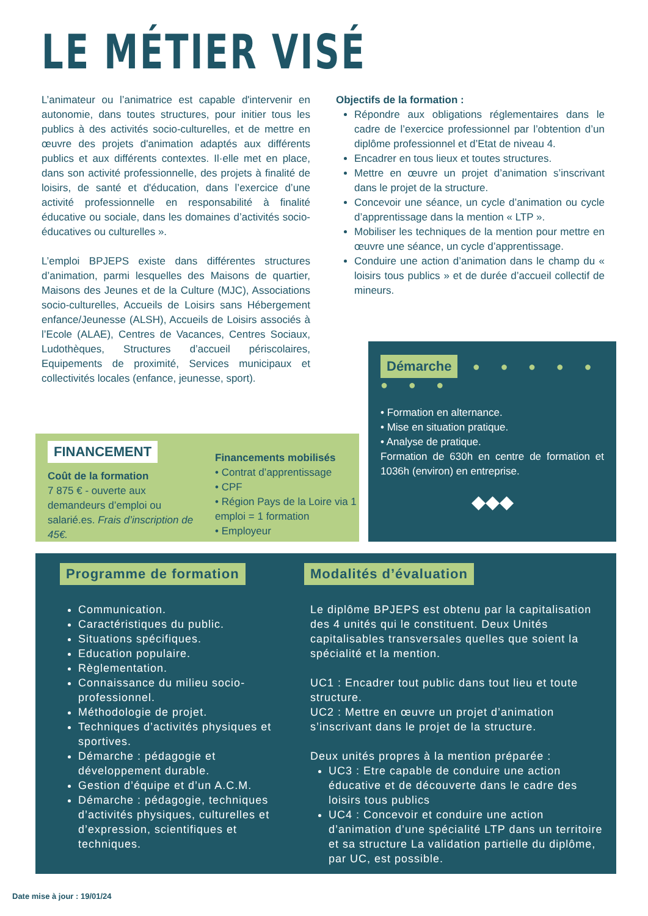LE MÉTIER VISÉ
L’animateur ou l’animatrice est capable d'intervenir en autonomie, dans toutes structures, pour initier tous les publics à des activités socio-culturelles, et de mettre en œuvre des projets d'animation adaptés aux différents publics et aux différents contextes. Il·elle met en place, dans son activité professionnelle, des projets à finalité de loisirs, de santé et d'éducation, dans l’exercice d’une activité professionnelle en responsabilité à finalité éducative ou sociale, dans les domaines d’activités socio-éducatives ou culturelles ».
L’emploi BPJEPS existe dans différentes structures d’animation, parmi lesquelles des Maisons de quartier, Maisons des Jeunes et de la Culture (MJC), Associations socio-culturelles, Accueils de Loisirs sans Hébergement enfance/Jeunesse (ALSH), Accueils de Loisirs associés à l’Ecole (ALAE), Centres de Vacances, Centres Sociaux, Ludothèques, Structures d’accueil périscolaires, Equipements de proximité, Services municipaux et collectivités locales (enfance, jeunesse, sport).
Objectifs de la formation :
Répondre aux obligations réglementaires dans le cadre de l’exercice professionnel par l’obtention d’un diplôme professionnel et d’Etat de niveau 4.
Encadrer en tous lieux et toutes structures.
Mettre en œuvre un projet d’animation s’inscrivant dans le projet de la structure.
Concevoir une séance, un cycle d’animation ou cycle d’apprentissage dans la mention « LTP ».
Mobiliser les techniques de la mention pour mettre en œuvre une séance, un cycle d’apprentissage.
Conduire une action d’animation dans le champ du « loisirs tous publics » et de durée d’accueil collectif de mineurs.
FINANCEMENT
Coût de la formation
7 875 € - ouverte aux demandeurs d’emploi ou salarié.es. Frais d’inscription de 45€.
Financements mobilisés
• Contrat d’apprentissage
• CPF
• Région Pays de la Loire via 1 emploi = 1 formation
• Employeur
Démarche ● ● ● ● ● ● ● ●
• Formation en alternance.
• Mise en situation pratique.
• Analyse de pratique.
Formation de 630h en centre de formation et 1036h (environ) en entreprise.
◆◆◆
Programme de formation
Communication.
Caractéristiques du public.
Situations spécifiques.
Education populaire.
Règlementation.
Connaissance du milieu socio-professionnel.
Méthodologie de projet.
Techniques d’activités physiques et sportives.
Démarche : pédagogie et développement durable.
Gestion d’équipe et d’un A.C.M.
Démarche : pédagogie, techniques d’activités physiques, culturelles et d’expression, scientifiques et techniques.
Modalités d’évaluation
Le diplôme BPJEPS est obtenu par la capitalisation des 4 unités qui le constituent. Deux Unités capitalisables transversales quelles que soient la spécialité et la mention.
UC1 : Encadrer tout public dans tout lieu et toute structure.
UC2 : Mettre en œuvre un projet d’animation s’inscrivant dans le projet de la structure.
Deux unités propres à la mention préparée :
UC3 : Etre capable de conduire une action éducative et de découverte dans le cadre des loisirs tous publics
UC4 : Concevoir et conduire une action d’animation d’une spécialité LTP dans un territoire et sa structure La validation partielle du diplôme, par UC, est possible.
Date mise à jour : 19/01/24